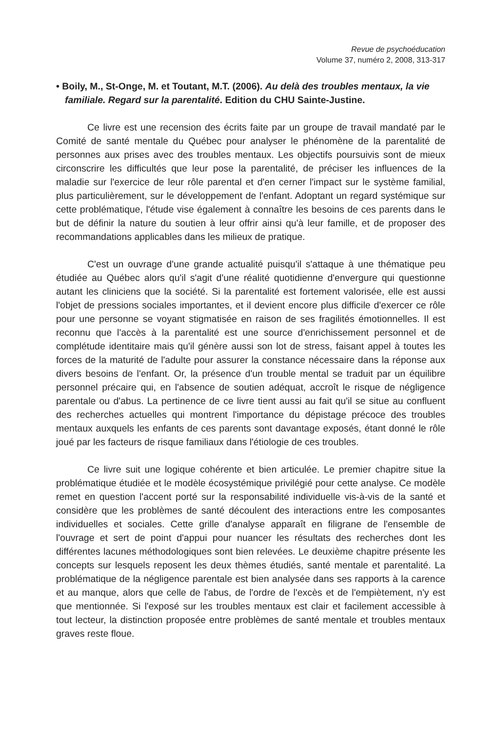Revue de psychoéducation
Volume 37, numéro 2, 2008, 313-317
• Boily, M., St-Onge, M. et Toutant, M.T. (2006). Au delà des troubles mentaux, la vie familiale. Regard sur la parentalité. Edition du CHU Sainte-Justine.
Ce livre est une recension des écrits faite par un groupe de travail mandaté par le Comité de santé mentale du Québec pour analyser le phénomène de la parentalité de personnes aux prises avec des troubles mentaux. Les objectifs poursuivis sont de mieux circonscrire les difficultés que leur pose la parentalité, de préciser les influences de la maladie sur l'exercice de leur rôle parental et d'en cerner l'impact sur le système familial, plus particulièrement, sur le développement de l'enfant. Adoptant un regard systémique sur cette problématique, l'étude vise également à connaître les besoins de ces parents dans le but de définir la nature du soutien à leur offrir ainsi qu'à leur famille, et de proposer des recommandations applicables dans les milieux de pratique.
C'est un ouvrage d'une grande actualité puisqu'il s'attaque à une thématique peu étudiée au Québec alors qu'il s'agit d'une réalité quotidienne d'envergure qui questionne autant les cliniciens que la société. Si la parentalité est fortement valorisée, elle est aussi l'objet de pressions sociales importantes, et il devient encore plus difficile d'exercer ce rôle pour une personne se voyant stigmatisée en raison de ses fragilités émotionnelles. Il est reconnu que l'accès à la parentalité est une source d'enrichissement personnel et de complétude identitaire mais qu'il génère aussi son lot de stress, faisant appel à toutes les forces de la maturité de l'adulte pour assurer la constance nécessaire dans la réponse aux divers besoins de l'enfant. Or, la présence d'un trouble mental se traduit par un équilibre personnel précaire qui, en l'absence de soutien adéquat, accroît le risque de négligence parentale ou d'abus. La pertinence de ce livre tient aussi au fait qu'il se situe au confluent des recherches actuelles qui montrent l'importance du dépistage précoce des troubles mentaux auxquels les enfants de ces parents sont davantage exposés, étant donné le rôle joué par les facteurs de risque familiaux dans l'étiologie de ces troubles.
Ce livre suit une logique cohérente et bien articulée. Le premier chapitre situe la problématique étudiée et le modèle écosystémique privilégié pour cette analyse. Ce modèle remet en question l'accent porté sur la responsabilité individuelle vis-à-vis de la santé et considère que les problèmes de santé découlent des interactions entre les composantes individuelles et sociales. Cette grille d'analyse apparaît en filigrane de l'ensemble de l'ouvrage et sert de point d'appui pour nuancer les résultats des recherches dont les différentes lacunes méthodologiques sont bien relevées. Le deuxième chapitre présente les concepts sur lesquels reposent les deux thèmes étudiés, santé mentale et parentalité. La problématique de la négligence parentale est bien analysée dans ses rapports à la carence et au manque, alors que celle de l'abus, de l'ordre de l'excès et de l'empiètement, n'y est que mentionnée. Si l'exposé sur les troubles mentaux est clair et facilement accessible à tout lecteur, la distinction proposée entre problèmes de santé mentale et troubles mentaux graves reste floue.